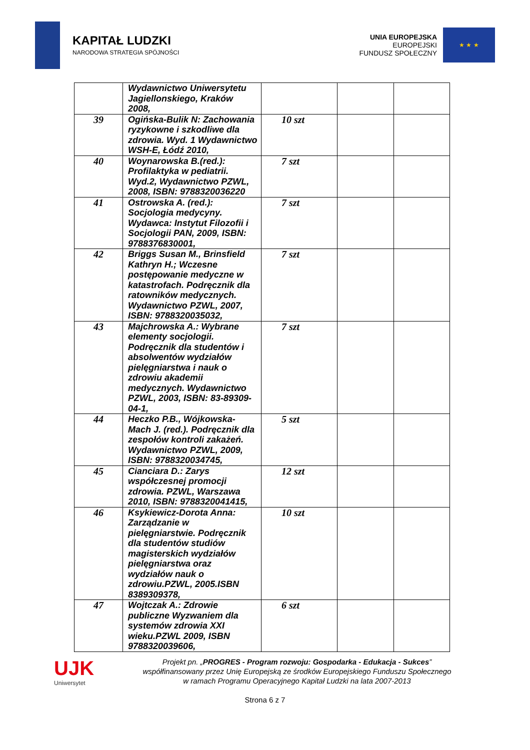KAPITAŁ LUDZKI
NARODOWA STRATEGIA SPÓJNOŚCI
UNIA EUROPEJSKA
EUROPEJSKI
FUNDUSZ SPOŁECZNY
★ ★ ★
| | Wydawnictwo Uniwersytetu Jagiellonskiego, Kraków 2008, | | | |
| 39 | Ogińska-Bulik N: Zachowania ryzykowne i szkodliwe dla zdrowia. Wyd. 1 Wydawnictwo WSH-E, Łódź 2010, | 10 szt | | |
| 40 | Woynarowska B.(red.): Profilaktyka w pediatrii. Wyd.2, Wydawnictwo PZWL, 2008, ISBN: 9788320036220 | 7 szt | | |
| 41 | Ostrowska A. (red.): Socjologia medycyny. Wydawca: Instytut Filozofii i Socjologii PAN, 2009, ISBN: 9788376830001, | 7 szt | | |
| 42 | Briggs Susan M., Brinsfield Kathryn H.; Wczesne postępowanie medyczne w katastrofach. Podręcznik dla ratowników medycznych. Wydawnictwo PZWL, 2007, ISBN: 9788320035032, | 7 szt | | |
| 43 | Majchrowska A.: Wybrane elementy socjologii. Podręcznik dla studentów i absolwentów wydziałów pielęgniarstwa i nauk o zdrowiu akademii medycznych. Wydawnictwo PZWL, 2003, ISBN: 83-89309-04-1, | 7 szt | | |
| 44 | Heczko P.B., Wójkowska-Mach J. (red.). Podręcznik dla zespołów kontroli zakażeń. Wydawnictwo PZWL, 2009, ISBN: 9788320034745, | 5 szt | | |
| 45 | Cianciara D.: Zarys współczesnej promocji zdrowia. PZWL, Warszawa 2010, ISBN: 9788320041415, | 12 szt | | |
| 46 | Ksykiewicz-Dorota Anna: Zarządzanie w pielęgniarstwie. Podręcznik dla studentów studiów magisterskich wydziałów pielęgniarstwa oraz wydziałów nauk o zdrowiu.PZWL, 2005.ISBN 8389309378, | 10 szt | | |
| 47 | Wojtczak A.: Zdrowie publiczne Wyzwaniem dla systemów zdrowia XXI wieku.PZWL 2009, ISBN 9788320039606, | 6 szt | | |
UJK
Uniwersytet
Projekt pn. „PROGRES - Program rozwoju: Gospodarka - Edukacja - Sukces”
współfinansowany przez Unię Europejską ze środków Europejskiego Funduszu Społecznego
w ramach Programu Operacyjnego Kapitał Ludzki na lata 2007-2013
Strona 6 z 7